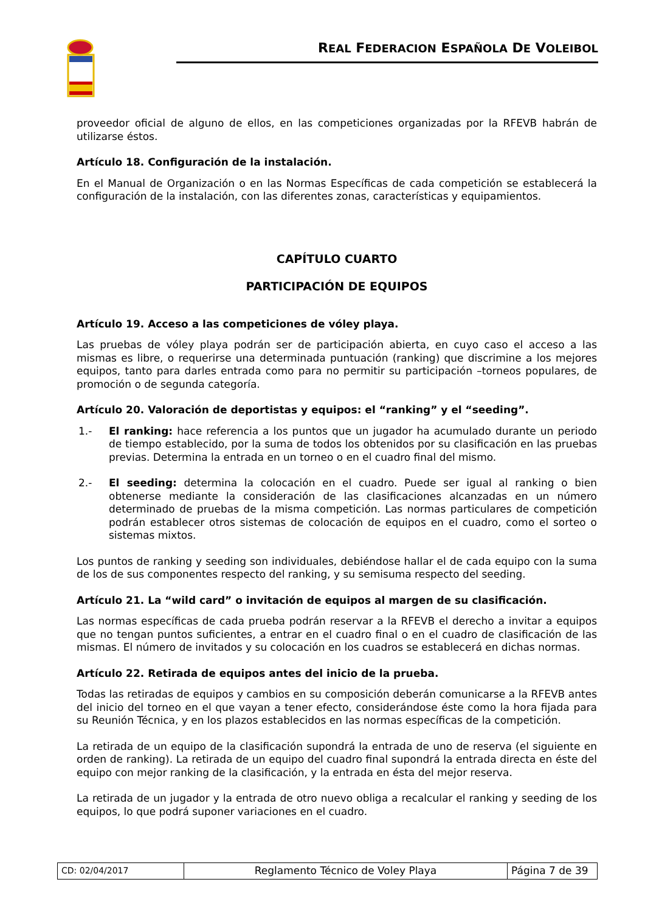REAL FEDERACION ESPAÑOLA DE VOLEIBOL
proveedor oficial de alguno de ellos, en las competiciones organizadas por la RFEVB habrán de utilizarse éstos.
Artículo 18. Configuración de la instalación.
En el Manual de Organización o en las Normas Específicas de cada competición se establecerá la configuración de la instalación, con las diferentes zonas, características y equipamientos.
CAPÍTULO CUARTO
PARTICIPACIÓN DE EQUIPOS
Artículo 19. Acceso a las competiciones de vóley playa.
Las pruebas de vóley playa podrán ser de participación abierta, en cuyo caso el acceso a las mismas es libre, o requerirse una determinada puntuación (ranking) que discrimine a los mejores equipos, tanto para darles entrada como para no permitir su participación –torneos populares, de promoción o de segunda categoría.
Artículo 20. Valoración de deportistas y equipos: el “ranking” y el “seeding”.
1.- El ranking: hace referencia a los puntos que un jugador ha acumulado durante un periodo de tiempo establecido, por la suma de todos los obtenidos por su clasificación en las pruebas previas. Determina la entrada en un torneo o en el cuadro final del mismo.
2.- El seeding: determina la colocación en el cuadro. Puede ser igual al ranking o bien obtenerse mediante la consideración de las clasificaciones alcanzadas en un número determinado de pruebas de la misma competición. Las normas particulares de competición podrán establecer otros sistemas de colocación de equipos en el cuadro, como el sorteo o sistemas mixtos.
Los puntos de ranking y seeding son individuales, debiéndose hallar el de cada equipo con la suma de los de sus componentes respecto del ranking, y su semisuma respecto del seeding.
Artículo 21. La “wild card” o invitación de equipos al margen de su clasificación.
Las normas específicas de cada prueba podrán reservar a la RFEVB el derecho a invitar a equipos que no tengan puntos suficientes, a entrar en el cuadro final o en el cuadro de clasificación de las mismas. El número de invitados y su colocación en los cuadros se establecerá en dichas normas.
Artículo 22. Retirada de equipos antes del inicio de la prueba.
Todas las retiradas de equipos y cambios en su composición deberán comunicarse a la RFEVB antes del inicio del torneo en el que vayan a tener efecto, considerándose éste como la hora fijada para su Reunión Técnica, y en los plazos establecidos en las normas específicas de la competición.
La retirada de un equipo de la clasificación supondrá la entrada de uno de reserva (el siguiente en orden de ranking). La retirada de un equipo del cuadro final supondrá la entrada directa en éste del equipo con mejor ranking de la clasificación, y la entrada en ésta del mejor reserva.
La retirada de un jugador y la entrada de otro nuevo obliga a recalcular el ranking y seeding de los equipos, lo que podrá suponer variaciones en el cuadro.
| CD: 02/04/2017 | Reglamento Técnico de Voley Playa | Página 7 de 39 |